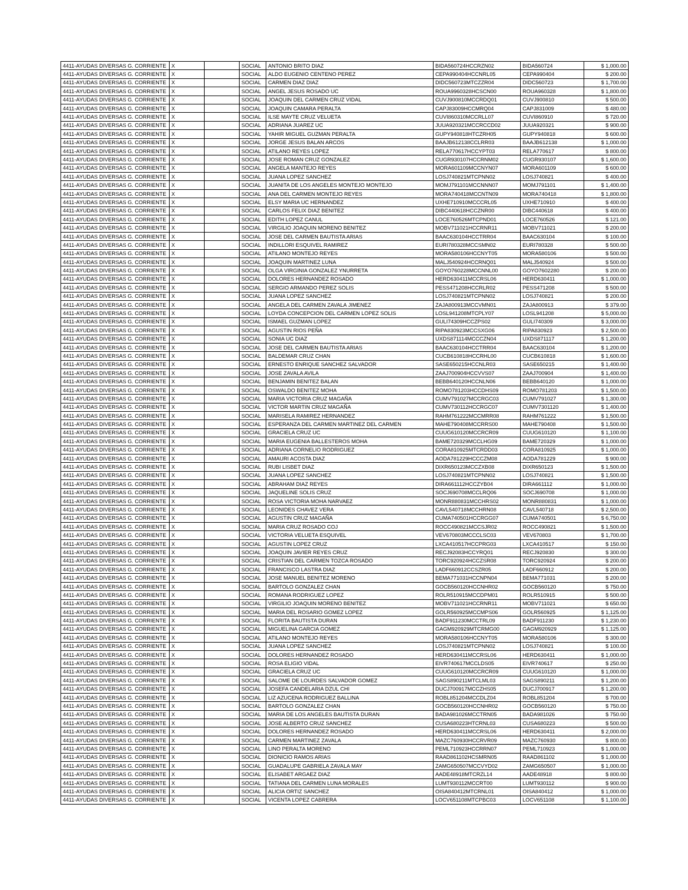| 4411-AYUDAS DIVERSAS G. CORRIENTE | X | | SOCIAL | ANTONIO BRITO DIAZ | BIDA560724HCCRZN02 | BIDA560724 | $ 1,000.00 |
| 4411-AYUDAS DIVERSAS G. CORRIENTE | X | | SOCIAL | ALDO EUGENIO CENTENO PEREZ | CEPA990404HCCNRL05 | CEPA990404 | $ 200.00 |
| 4411-AYUDAS DIVERSAS G. CORRIENTE | X | | SOCIAL | CARMEN DIAZ DIAZ | DIDC560723MTCZZR04 | DIDC560723 | $ 1,700.00 |
| 4411-AYUDAS DIVERSAS G. CORRIENTE | X | | SOCIAL | ANGEL JESUS ROSADO UC | ROUA9960328HCSCN00 | ROUA960328 | $ 1,800.00 |
| 4411-AYUDAS DIVERSAS G. CORRIENTE | X | | SOCIAL | JOAQUIN DEL CARMEN CRUZ VIDAL | CUVJ900810MCCRDQ01 | CUVJ900810 | $ 500.00 |
| 4411-AYUDAS DIVERSAS G. CORRIENTE | X | | SOCIAL | JOAQUIN CAMARA PERALTA | CAPJ83009HCCMRQ04 | CAPJ831009 | $ 480.00 |
| 4411-AYUDAS DIVERSAS G. CORRIENTE | X | | SOCIAL | ILSE MAYTE CRUZ VELUETA | CUVI860310MCCRLL07 | CUVI860910 | $ 720.00 |
| 4411-AYUDAS DIVERSAS G. CORRIENTE | X | | SOCIAL | ADRIANA JUAREZ UC | JUUA920321MCCRCCD02 | JUUA920321 | $ 900.00 |
| 4411-AYUDAS DIVERSAS G. CORRIENTE | X | | SOCIAL | YAHIR MIGUEL GUZMAN PERALTA | GUPY940818HTCZRH05 | GUPY940818 | $ 600.00 |
| 4411-AYUDAS DIVERSAS G. CORRIENTE | X | | SOCIAL | JORGE JESUS BALAN ARCOS | BAAJB612138CCLRR03 | BAAJB612138 | $ 1,000.00 |
| 4411-AYUDAS DIVERSAS G. CORRIENTE | X | | SOCIAL | ATILANO REYES LOPEZ | RELA770617HCCYPT03 | RELA770617 | $ 800.00 |
| 4411-AYUDAS DIVERSAS G. CORRIENTE | X | | SOCIAL | JOSE ROMAN CRUZ GONZALEZ | CUGR930107HCCRNM02 | CUGR930107 | $ 1,600.00 |
| 4411-AYUDAS DIVERSAS G. CORRIENTE | X | | SOCIAL | ANGELA MANTEJO REYES | MORA601109MCCNYN07 | MORA601109 | $ 600.00 |
| 4411-AYUDAS DIVERSAS G. CORRIENTE | X | | SOCIAL | JUANA LOPEZ SANCHEZ | LOSJ740821MTCPNN02 | LOSJ740821 | $ 400.00 |
| 4411-AYUDAS DIVERSAS G. CORRIENTE | X | | SOCIAL | JUANITA DE LOS ANGELES MONTEJO MONTEJO | MOMJ791101MCCNNN07 | MOMJ791101 | $ 1,400.00 |
| 4411-AYUDAS DIVERSAS G. CORRIENTE | X | | SOCIAL | ANA DEL CARMEN MONTEJO REYES | MORA740418MCCNTN09 | MORA740418 | $ 1,800.00 |
| 4411-AYUDAS DIVERSAS G. CORRIENTE | X | | SOCIAL | ELSY MARIA UC HERNANDEZ | UXHE710910MCCCRL05 | UXHE710910 | $ 400.00 |
| 4411-AYUDAS DIVERSAS G. CORRIENTE | X | | SOCIAL | CARLOS FELIX DIAZ BENITEZ | DIBC440618HCCZNR00 | DIBC440618 | $ 400.00 |
| 4411-AYUDAS DIVERSAS G. CORRIENTE | X | | SOCIAL | EDITH LOPEZ CANUL | LOCE760526MTCPND01 | LOCE760526 | $ 121.00 |
| 4411-AYUDAS DIVERSAS G. CORRIENTE | X | | SOCIAL | VIRGILIO JOAQUIN MORENO BENITEZ | MOBV711021HCCRNR11 | MOBV711021 | $ 200.00 |
| 4411-AYUDAS DIVERSAS G. CORRIENTE | X | | SOCIAL | JOSE DEL CARMEN BAUTISTA ARIAS | BAAC630104HCCTRR04 | BAAC630104 | $ 100.00 |
| 4411-AYUDAS DIVERSAS G. CORRIENTE | X | | SOCIAL | INDILLORI ESQUIVEL RAMIREZ | EURI780328MCCSMN02 | EURI780328 | $ 500.00 |
| 4411-AYUDAS DIVERSAS G. CORRIENTE | X | | SOCIAL | ATILANO MONTEJO REYES | MORA580106HCCNYT05 | MORA580106 | $ 500.00 |
| 4411-AYUDAS DIVERSAS G. CORRIENTE | X | | SOCIAL | JOAQUIN MARTINEZ LUNA | MALJ540924HCCRNQ01 | MALJ540924 | $ 500.00 |
| 4411-AYUDAS DIVERSAS G. CORRIENTE | X | | SOCIAL | OLGA VIRGINIA GONZALEZ YNURRETA | GOYO760228MCCNNL00 | GOYO7602280 | $ 200.00 |
| 4411-AYUDAS DIVERSAS G. CORRIENTE | X | | SOCIAL | DOLORES HERNANDEZ ROSADO | HERD630411MCCRSL06 | HERD630411 | $ 1,000.00 |
| 4411-AYUDAS DIVERSAS G. CORRIENTE | X | | SOCIAL | SERGIO ARMANDO PEREZ SOLIS | PESS471208HCCRLR02 | PESS471208 | $ 500.00 |
| 4411-AYUDAS DIVERSAS G. CORRIENTE | X | | SOCIAL | JUANA LOPEZ SANCHEZ | LOSJ740821MTCPNN02 | LOSJ740821 | $ 200.00 |
| 4411-AYUDAS DIVERSAS G. CORRIENTE | X | | SOCIAL | ANGELA DEL CARMEN ZAVALA JIMENEZ | ZAJA800913MCCVMN01 | ZAJA800913 | $ 379.00 |
| 4411-AYUDAS DIVERSAS G. CORRIENTE | X | | SOCIAL | LOYDA CONCEPCION DEL CARMEN LOPEZ SOLIS | LOSL941208MTCPLY07 | LOSL941208 | $ 5,000.00 |
| 4411-AYUDAS DIVERSAS G. CORRIENTE | X | | SOCIAL | ISMAEL GUZMAN LOPEZ | GULI74309HCCZPS02 | GULI740309 | $ 3,000.00 |
| 4411-AYUDAS DIVERSAS G. CORRIENTE | X | | SOCIAL | AGUSTIN RIOS PEÑA | RIPA830923MCCSXG06 | RIPA830923 | $ 2,500.00 |
| 4411-AYUDAS DIVERSAS G. CORRIENTE | X | | SOCIAL | SONIA UC DIAZ | UXDS871114MCCCZN04 | UXDS871117 | $ 1,200.00 |
| 4411-AYUDAS DIVERSAS G. CORRIENTE | X | | SOCIAL | JOSE DEL CARMEN BAUTISTA ARIAS | BAAC630104HCCTRR04 | BAAC630104 | $ 1,200.00 |
| 4411-AYUDAS DIVERSAS G. CORRIENTE | X | | SOCIAL | BALDEMAR CRUZ CHAN | CUCB610818HCCRHL00 | CUCB610818 | $ 1,600.00 |
| 4411-AYUDAS DIVERSAS G. CORRIENTE | X | | SOCIAL | ERNESTO ENRIQUE SANCHEZ SALVADOR | SASE650215HCCNLR03 | SASE650215 | $ 1,400.00 |
| 4411-AYUDAS DIVERSAS G. CORRIENTE | X | | SOCIAL | JOSE ZAVALA AVILA | ZAAJ700904HCCVVS07 | ZAAJ700904 | $ 1,400.00 |
| 4411-AYUDAS DIVERSAS G. CORRIENTE | X | | SOCIAL | BENJAMIN BENITEZ BALAN | BEBB640120HCCNLN06 | BEBB640120 | $ 1,000.00 |
| 4411-AYUDAS DIVERSAS G. CORRIENTE | X | | SOCIAL | OSWALDO BENITEZ MOHA | ROMO781203HCCDHS09 | ROMO781203 | $ 1,500.00 |
| 4411-AYUDAS DIVERSAS G. CORRIENTE | X | | SOCIAL | MARIA VICTORIA CRUZ MAGAÑA | CUMV791027MCCRGC03 | CUMV791027 | $ 1,300.00 |
| 4411-AYUDAS DIVERSAS G. CORRIENTE | X | | SOCIAL | VICTOR MARTIN CRUZ MAGAÑA | CUMV730112HCCRGC07 | CUMV7301120 | $ 1,400.00 |
| 4411-AYUDAS DIVERSAS G. CORRIENTE | X | | SOCIAL | MARISELA RAMIREZ HERNANDEZ | RAHM761222MCCMRR08 | RAHM761222 | $ 1,500.00 |
| 4411-AYUDAS DIVERSAS G. CORRIENTE | X | | SOCIAL | ESPERANZA DEL CARMEN MARTINEZ DEL CARMEN | MAHE790408MCCRRS00 | MAHE790408 | $ 1,500.00 |
| 4411-AYUDAS DIVERSAS G. CORRIENTE | X | | SOCIAL | GRACIELA CRUZ UC | CUUG610120MCCRCR09 | CUUG610120 | $ 1,100.00 |
| 4411-AYUDAS DIVERSAS G. CORRIENTE | X | | SOCIAL | MARIA EUGENIA BALLESTEROS MOHA | BAME720329MCCLHG09 | BAME720329 | $ 1,000.00 |
| 4411-AYUDAS DIVERSAS G. CORRIENTE | X | | SOCIAL | ADRIANA CORNELIO RODRIGUEZ | CORA810925MTCRDD03 | CORA810925 | $ 1,000.00 |
| 4411-AYUDAS DIVERSAS G. CORRIENTE | X | | SOCIAL | AMAURI ACOSTA DIAZ | AODA781229HCCCZM08 | AODA781229 | $ 900.00 |
| 4411-AYUDAS DIVERSAS G. CORRIENTE | X | | SOCIAL | RUBI LISBET DIAZ | DIXR650123MCCZXB08 | DIXR650123 | $ 1,500.00 |
| 4411-AYUDAS DIVERSAS G. CORRIENTE | X | | SOCIAL | JUANA LOPEZ SANCHEZ | LOSJ740821MTCPNN02 | LOSJ740821 | $ 1,500.00 |
| 4411-AYUDAS DIVERSAS G. CORRIENTE | X | | SOCIAL | ABRAHAM DIAZ REYES | DIRA661112HCCZYB04 | DIRA661112 | $ 1,000.00 |
| 4411-AYUDAS DIVERSAS G. CORRIENTE | X | | SOCIAL | JAQUELINE SOLIS CRUZ | SOCJ690708MCCLRQ06 | SOCJ690708 | $ 1,000.00 |
| 4411-AYUDAS DIVERSAS G. CORRIENTE | X | | SOCIAL | ROSA VICTORIA MOHA NARVAEZ | MONR880831MCCHRS02 | MONR880831 | $ 1,000.00 |
| 4411-AYUDAS DIVERSAS G. CORRIENTE | X | | SOCIAL | LEONIDES CHAVEZ VERA | CAVL540718MCCHRN08 | CAVL540718 | $ 2,500.00 |
| 4411-AYUDAS DIVERSAS G. CORRIENTE | X | | SOCIAL | AGUSTIN CRUZ MAGAÑA | CUMA740501HCCRGG07 | CUMA740501 | $ 6,750.00 |
| 4411-AYUDAS DIVERSAS G. CORRIENTE | X | | SOCIAL | MARIA CRUZ ROSADO COJ | ROCC490821MCCSJR02 | ROCC490821 | $ 1,500.00 |
| 4411-AYUDAS DIVERSAS G. CORRIENTE | X | | SOCIAL | VICTORIA VELUETA ESQUIVEL | VEV670803MCCCLSC03 | VEV670803 | $ 1,700.00 |
| 4411-AYUDAS DIVERSAS G. CORRIENTE | X | | SOCIAL | AGUSTIN LOPEZ CRUZ | LXCA410517HCCPRG03 | LXCA410517 | $ 150.00 |
| 4411-AYUDAS DIVERSAS G. CORRIENTE | X | | SOCIAL | JOAQUIN JAVIER REYES CRUZ | RECJ92083HCCYRQ01 | RECJ920830 | $ 300.00 |
| 4411-AYUDAS DIVERSAS G. CORRIENTE | X | | SOCIAL | CRISTIAN DEL CARMEN TOZCA ROSADO | TORC920924HCCZSR08 | TORC920924 | $ 200.00 |
| 4411-AYUDAS DIVERSAS G. CORRIENTE | X | | SOCIAL | FRANCISCO LASTRA DIAZ | LADF660912CCSZR05 | LADF660912 | $ 200.00 |
| 4411-AYUDAS DIVERSAS G. CORRIENTE | X | | SOCIAL | JOSE MANUEL BENITEZ MORENO | BEMA771031HCCNPN04 | BEMA771031 | $ 200.00 |
| 4411-AYUDAS DIVERSAS G. CORRIENTE | X | | SOCIAL | BARTOLO GONZALEZ CHAN | GOCB560120HCCNHR02 | GOCB560120 | $ 750.00 |
| 4411-AYUDAS DIVERSAS G. CORRIENTE | X | | SOCIAL | ROMANA RODRIGUEZ LOPEZ | ROLR510915MCCDPM01 | ROLR510915 | $ 500.00 |
| 4411-AYUDAS DIVERSAS G. CORRIENTE | X | | SOCIAL | VIRGILIO JOAQUIN MORENO BENITEZ | MOBV711021HCCRNR11 | MOBV711021 | $ 650.00 |
| 4411-AYUDAS DIVERSAS G. CORRIENTE | X | | SOCIAL | MARIA DEL ROSARIO GOMEZ LOPEZ | GOLR560925MCCMPS06 | GOLR560925 | $ 1,125.00 |
| 4411-AYUDAS DIVERSAS G. CORRIENTE | X | | SOCIAL | FLORITA BAUTISTA DURAN | BADF911230MCCTRL09 | BADF911230 | $ 1,230.00 |
| 4411-AYUDAS DIVERSAS G. CORRIENTE | X | | SOCIAL | MIGUELINA GARCIA GOMEZ | GAGM920929MTCRMG00 | GAGM920929 | $ 1,125.00 |
| 4411-AYUDAS DIVERSAS G. CORRIENTE | X | | SOCIAL | ATILANO MONTEJO REYES | MORA580106HCCNYT05 | MORA580106 | $ 300.00 |
| 4411-AYUDAS DIVERSAS G. CORRIENTE | X | | SOCIAL | JUANA LOPEZ SANCHEZ | LOSJ740821MTCPNN02 | LOSJ740821 | $ 100.00 |
| 4411-AYUDAS DIVERSAS G. CORRIENTE | X | | SOCIAL | DOLORES HERNANDEZ ROSADO | HERD630411MCCRSL06 | HERD630411 | $ 1,000.00 |
| 4411-AYUDAS DIVERSAS G. CORRIENTE | X | | SOCIAL | ROSA ELIGIO VIDAL | EIVR740617MCCLDS05 | EIVR740617 | $ 250.00 |
| 4411-AYUDAS DIVERSAS G. CORRIENTE | X | | SOCIAL | GRACIELA CRUZ UC | CUUG610120MCCRCR09 | CUUG610120 | $ 1,000.00 |
| 4411-AYUDAS DIVERSAS G. CORRIENTE | X | | SOCIAL | SALOME DE LOURDES SALVADOR GOMEZ | SAGS890211MTCLML03 | SAGS890211 | $ 1,200.00 |
| 4411-AYUDAS DIVERSAS G. CORRIENTE | X | | SOCIAL | JOSEFA CANDELARIA DZUL CHI | DUCJ700917MCCZHS05 | DUCJ700917 | $ 1,200.00 |
| 4411-AYUDAS DIVERSAS G. CORRIENTE | X | | SOCIAL | LIZ AZUCENA RODRIGUEZ BALLINA | ROBL851204MCCDLZ04 | ROBL851204 | $ 700.00 |
| 4411-AYUDAS DIVERSAS G. CORRIENTE | X | | SOCIAL | BARTOLO GONZALEZ CHAN | GOCB560120HCCNHR02 | GOCB560120 | $ 750.00 |
| 4411-AYUDAS DIVERSAS G. CORRIENTE | X | | SOCIAL | MARIA DE LOS ANGELES BAUTISTA DURAN | BADA981026MCCTRN05 | BADA981026 | $ 750.00 |
| 4411-AYUDAS DIVERSAS G. CORRIENTE | X | | SOCIAL | JOSE ALBERTO CRUZ SANCHEZ | CUSA680223HTCRNL03 | CUSA680223 | $ 500.00 |
| 4411-AYUDAS DIVERSAS G. CORRIENTE | X | | SOCIAL | DOLORES HERNANDEZ ROSADO | HERD630411MCCRSL06 | HERD630411 | $ 2,000.00 |
| 4411-AYUDAS DIVERSAS G. CORRIENTE | X | | SOCIAL | CARMEN MARTINEZ ZAVALA | MAZC760930HCCRVR09 | MAZC760930 | $ 800.00 |
| 4411-AYUDAS DIVERSAS G. CORRIENTE | X | | SOCIAL | LINO PERALTA MORENO | PEML710923HCCRRN07 | PEML710923 | $ 1,000.00 |
| 4411-AYUDAS DIVERSAS G. CORRIENTE | X | | SOCIAL | DIONICIO RAMOS ARIAS | RAAD861102HCSMRN05 | RAAD861102 | $ 1,000.00 |
| 4411-AYUDAS DIVERSAS G. CORRIENTE | X | | SOCIAL | GUADALUPE GABRIELA ZAVALA MAY | ZAMG650507MCCVYD02 | ZAMG650507 | $ 1,000.00 |
| 4411-AYUDAS DIVERSAS G. CORRIENTE | X | | SOCIAL | ELISABET ARGAEZ DIAZ | AADE48918MTCRZL14 | AADE48918 | $ 800.00 |
| 4411-AYUDAS DIVERSAS G. CORRIENTE | X | | SOCIAL | TATIANA DEL CARMEN LUNA MORALES | LUMT930112MCCRT00 | LUMT930112 | $ 900.00 |
| 4411-AYUDAS DIVERSAS G. CORRIENTE | X | | SOCIAL | ALICIA ORTIZ SANCHEZ | OISA840412MTCRNL01 | OISA840412 | $ 1,000.00 |
| 4411-AYUDAS DIVERSAS G. CORRIENTE | X | | SOCIAL | VICENTA LOPEZ CABRERA | LOCV651108MTCPBC03 | LOCV651108 | $ 1,100.00 |